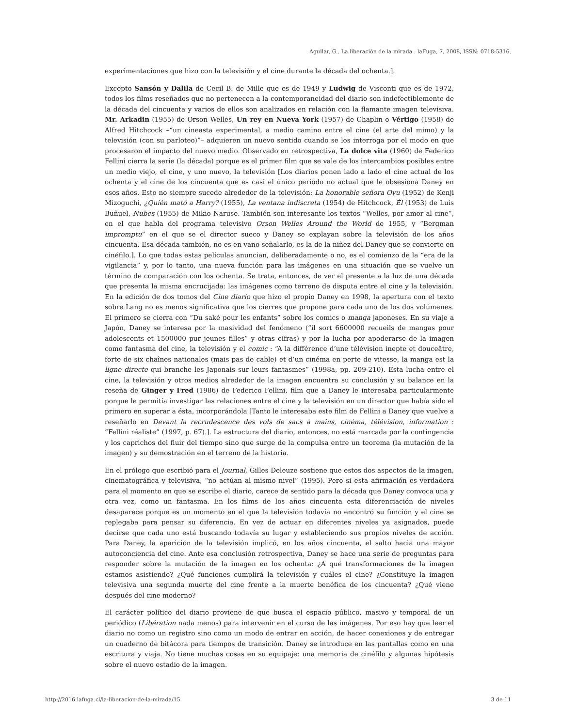Aguilar, G.. La liberación de la mirada . laFuga, 7, 2008, ISSN: 0718-5316.
experimentaciones que hizo con la televisión y el cine durante la década del ochenta.].
Excepto Sansón y Dalila de Cecil B. de Mille que es de 1949 y Ludwig de Visconti que es de 1972, todos los films reseñados que no pertenecen a la contemporaneidad del diario son indefectiblemente de la década del cincuenta y varios de ellos son analizados en relación con la flamante imagen televisiva. Mr. Arkadin (1955) de Orson Welles, Un rey en Nueva York (1957) de Chaplin o Vértigo (1958) de Alfred Hitchcock –“un cineasta experimental, a medio camino entre el cine (el arte del mimo) y la televisión (con su parloteo)”– adquieren un nuevo sentido cuando se los interroga por el modo en que procesaron el impacto del nuevo medio. Observado en retrospectiva, La dolce vita (1960) de Federico Fellini cierra la serie (la década) porque es el primer film que se vale de los intercambios posibles entre un medio viejo, el cine, y uno nuevo, la televisión [Los diarios ponen lado a lado el cine actual de los ochenta y el cine de los cincuenta que es casi el único periodo no actual que le obsesiona Daney en esos años. Esto no siempre sucede alrededor de la televisión: La honorable señora Oyu (1952) de Kenji Mizoguchi, ¿Quién mató a Harry? (1955), La ventana indiscreta (1954) de Hitchcock, Él (1953) de Luis Buñuel, Nubes (1955) de Mikio Naruse. También son interesante los textos “Welles, por amor al cine”, en el que habla del programa televisivo Orson Welles Around the World de 1955, y “Bergman impromptu” en el que se el director sueco y Daney se explayan sobre la televisión de los años cincuenta. Esa década también, no es en vano señalarlo, es la de la niñez del Daney que se convierte en cinéfilo.]. Lo que todas estas películas anuncian, deliberadamente o no, es el comienzo de la “era de la vigilancia” y, por lo tanto, una nueva función para las imágenes en una situación que se vuelve un término de comparación con los ochenta. Se trata, entonces, de ver el presente a la luz de una década que presenta la misma encrucijada: las imágenes como terreno de disputa entre el cine y la televisión. En la edición de dos tomos del Cine diario que hizo el propio Daney en 1998, la apertura con el texto sobre Lang no es menos significativa que los cierres que propone para cada uno de los dos volúmenes. El primero se cierra con “Du saké pour les enfants” sobre los comics o manga japoneses. En su viaje a Japón, Daney se interesa por la masividad del fenómeno (“il sort 6600000 recueils de mangas pour adolescents et 1500000 pur jeunes filles” y otras cifras) y por la lucha por apoderarse de la imagen como fantasma del cine, la televisión y el comic : “A la différence d’une télévision inepte et douceâtre, forte de six chaînes nationales (mais pas de cable) et d’un cinéma en perte de vitesse, la manga est la ligne directe qui branche les Japonais sur leurs fantasmes” (1998a, pp. 209-210). Esta lucha entre el cine, la televisión y otros medios alrededor de la imagen encuentra su conclusión y su balance en la reseña de Ginger y Fred (1986) de Federico Fellini, film que a Daney le interesaba particularmente porque le permitía investigar las relaciones entre el cine y la televisión en un director que había sido el primero en superar a ésta, incorporándola [Tanto le interesaba este film de Fellini a Daney que vuelve a reseñarlo en Devant la recrudescence des vols de sacs à mains, cinéma, télévision, information : “Fellini réaliste” (1997, p. 67).]. La estructura del diario, entonces, no está marcada por la contingencia y los caprichos del fluir del tiempo sino que surge de la compulsa entre un teorema (la mutación de la imagen) y su demostración en el terreno de la historia.
En el prólogo que escribió para el Journal, Gilles Deleuze sostiene que estos dos aspectos de la imagen, cinematográfica y televisiva, “no actúan al mismo nivel” (1995). Pero si esta afirmación es verdadera para el momento en que se escribe el diario, carece de sentido para la década que Daney convoca una y otra vez, como un fantasma. En los films de los años cincuenta esta diferenciación de niveles desaparece porque es un momento en el que la televisión todavía no encontró su función y el cine se replegaba para pensar su diferencia. En vez de actuar en diferentes niveles ya asignados, puede decirse que cada uno está buscando todavía su lugar y estableciendo sus propios niveles de acción. Para Daney, la aparición de la televisión implicó, en los años cincuenta, el salto hacia una mayor autoconciencia del cine. Ante esa conclusión retrospectiva, Daney se hace una serie de preguntas para responder sobre la mutación de la imagen en los ochenta: ¿A qué transformaciones de la imagen estamos asistiendo? ¿Qué funciones cumplirá la televisión y cuáles el cine? ¿Constituye la imagen televisiva una segunda muerte del cine frente a la muerte benéfica de los cincuenta? ¿Qué viene después del cine moderno?
El carácter político del diario proviene de que busca el espacio público, masivo y temporal de un periódico (Libération nada menos) para intervenir en el curso de las imágenes. Por eso hay que leer el diario no como un registro sino como un modo de entrar en acción, de hacer conexiones y de entregar un cuaderno de bitácora para tiempos de transición. Daney se introduce en las pantallas como en una escritura y viaja. No tiene muchas cosas en su equipaje: una memoria de cinéfilo y algunas hipótesis sobre el nuevo estadio de la imagen.
http://2016.lafuga.cl/la-liberacion-de-la-mirada/15 3 de 11